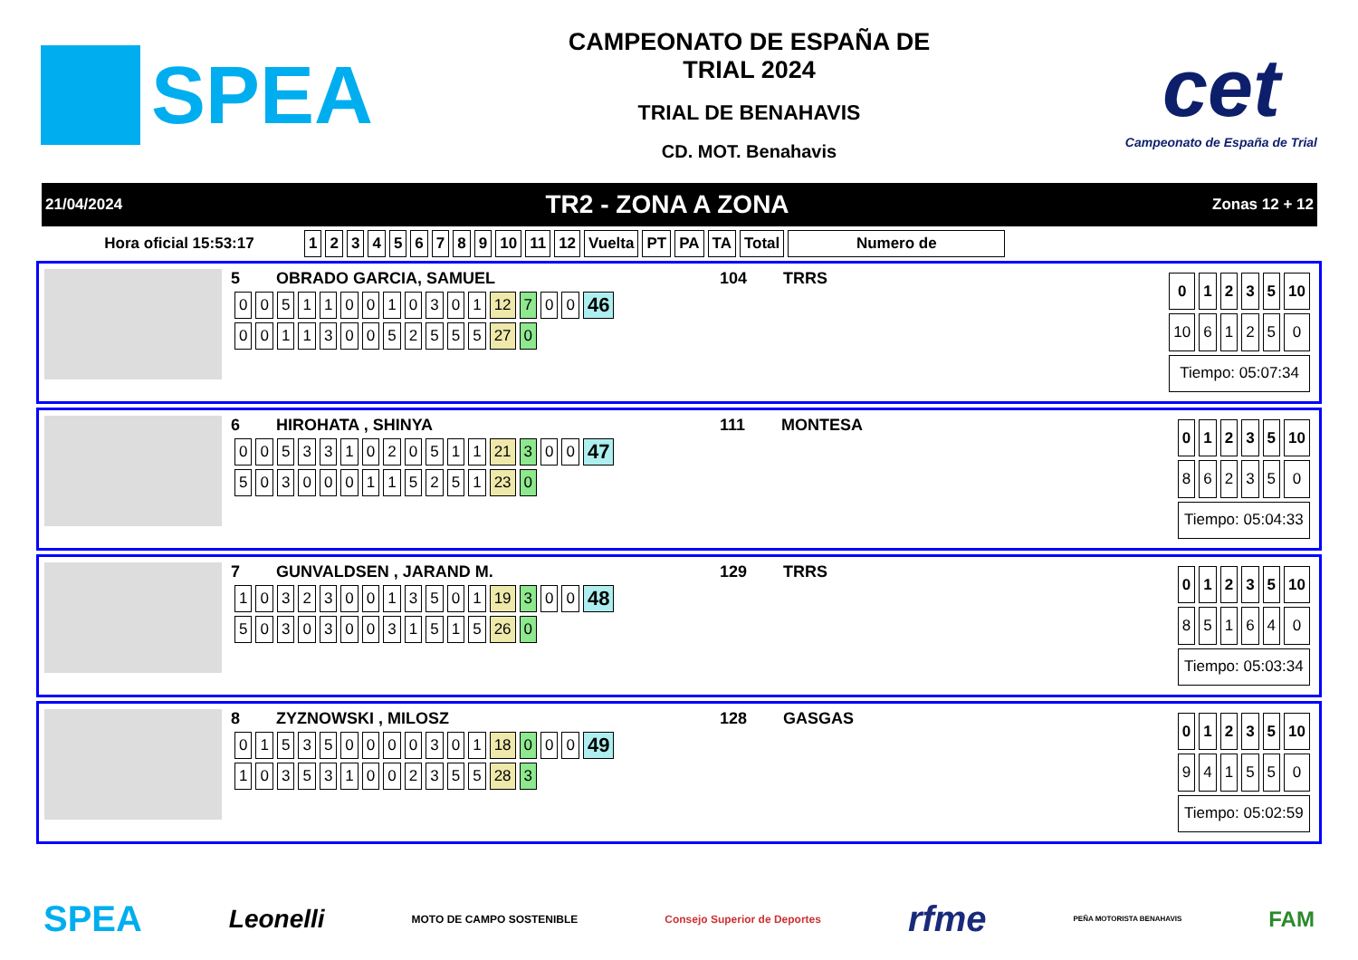SPEA
CAMPEONATO DE ESPAÑA DE
TRIAL 2024
TRIAL DE BENAHAVIS
CD. MOT. Benahavis
cet
Campeonato de España de Trial
21/04/2024 TR2 - ZONA A ZONA Zonas 12 + 12
| Hora oficial 15:53:17 | 1 | 2 | 3 | 4 | 5 | 6 | 7 | 8 | 9 | 10 | 11 | 12 | Vuelta | PT | PA | TA | Total | Numero de |
| --- | --- | --- | --- | --- | --- | --- | --- | --- | --- | --- | --- | --- | --- | --- | --- | --- | --- | --- |
5 OBRADO GARCIA, SAMUEL 104 TRRS
| 0 | 0 | 5 | 1 | 1 | 0 | 0 | 1 | 0 | 3 | 0 | 1 | 12 | 7 | 0 | 0 | 46 |
| 0 | 0 | 1 | 1 | 3 | 0 | 0 | 5 | 2 | 5 | 5 | 5 | 27 | 0 | | | |
| 0 | 1 | 2 | 3 | 5 | 10 |
| --- | --- | --- | --- | --- | --- |
| 10 | 6 | 1 | 2 | 5 | 0 |
| Tiempo: 05:07:34 | | | | | |
6 HIROHATA , SHINYA 111 MONTESA
| 0 | 0 | 5 | 3 | 3 | 1 | 0 | 2 | 0 | 5 | 1 | 1 | 21 | 3 | 0 | 0 | 47 |
| 5 | 0 | 3 | 0 | 0 | 0 | 1 | 1 | 5 | 2 | 5 | 1 | 23 | 0 | | | |
| 0 | 1 | 2 | 3 | 5 | 10 |
| --- | --- | --- | --- | --- | --- |
| 8 | 6 | 2 | 3 | 5 | 0 |
| Tiempo: 05:04:33 | | | | | |
7 GUNVALDSEN , JARAND M. 129 TRRS
| 1 | 0 | 3 | 2 | 3 | 0 | 0 | 1 | 3 | 5 | 0 | 1 | 19 | 3 | 0 | 0 | 48 |
| 5 | 0 | 3 | 0 | 3 | 0 | 0 | 3 | 1 | 5 | 1 | 5 | 26 | 0 | | | |
| 0 | 1 | 2 | 3 | 5 | 10 |
| --- | --- | --- | --- | --- | --- |
| 8 | 5 | 1 | 6 | 4 | 0 |
| Tiempo: 05:03:34 | | | | | |
8 ZYZNOWSKI , MILOSZ 128 GASGAS
| 0 | 1 | 5 | 3 | 5 | 0 | 0 | 0 | 0 | 3 | 0 | 1 | 18 | 0 | 0 | 0 | 49 |
| 1 | 0 | 3 | 5 | 3 | 1 | 0 | 0 | 2 | 3 | 5 | 5 | 28 | 3 | | | |
| 0 | 1 | 2 | 3 | 5 | 10 |
| --- | --- | --- | --- | --- | --- |
| 9 | 4 | 1 | 5 | 5 | 0 |
| Tiempo: 05:02:59 | | | | | |
SPEA Leonelli MOTO DE CAMPO SOSTENIBLE Consejo Superior de Deportes rfme PEÑA MOTORISTA BENAHAVIS FAM